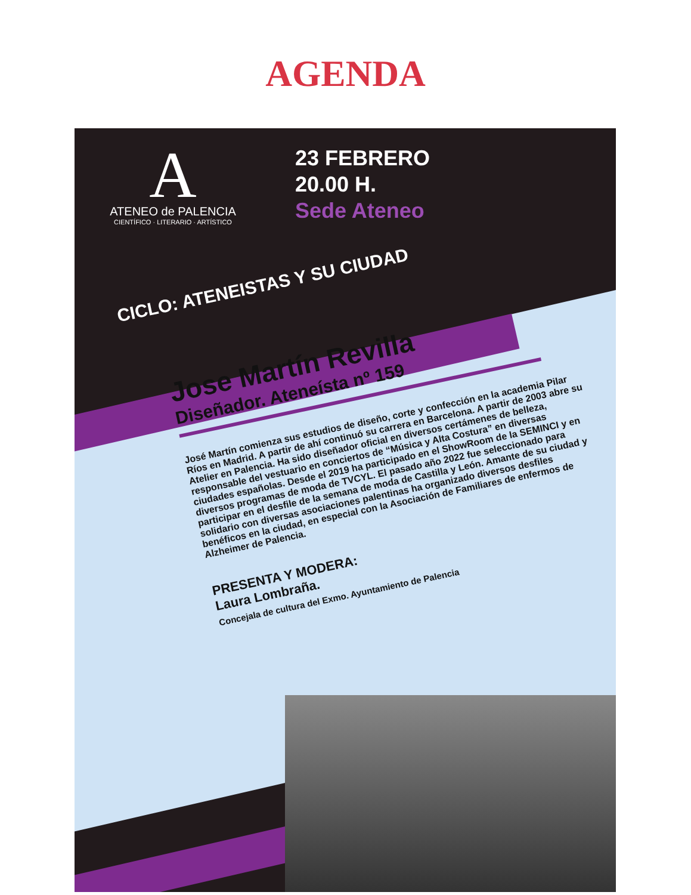AGENDA
A
ATENEO de PALENCIA
CIENTÍFICO · LITERARIO · ARTÍSTICO
23 FEBRERO
20.00 H.
Sede Ateneo
CICLO: ATENEISTAS Y SU CIUDAD
Jose Martín Revilla
Diseñador. Ateneísta nº 159
José Martín comienza sus estudios de diseño, corte y confección en la academia Pilar Ríos en Madrid. A partir de ahí continuó su carrera en Barcelona. A partir de 2003 abre su Atelier en Palencia. Ha sido diseñador oficial en diversos certámenes de belleza, responsable del vestuario en conciertos de “Música y Alta Costura” en diversas ciudades españolas. Desde el 2019 ha participado en el ShowRoom de la SEMINCI y en diversos programas de moda de TVCYL. El pasado año 2022 fue seleccionado para participar en el desfile de la semana de moda de Castilla y León. Amante de su ciudad y solidario con diversas asociaciones palentinas ha organizado diversos desfiles benéficos en la ciudad, en especial con la Asociación de Familiares de enfermos de Alzheimer de Palencia.
PRESENTA Y MODERA:
Laura Lombraña.
Concejala de cultura del Exmo. Ayuntamiento de Palencia